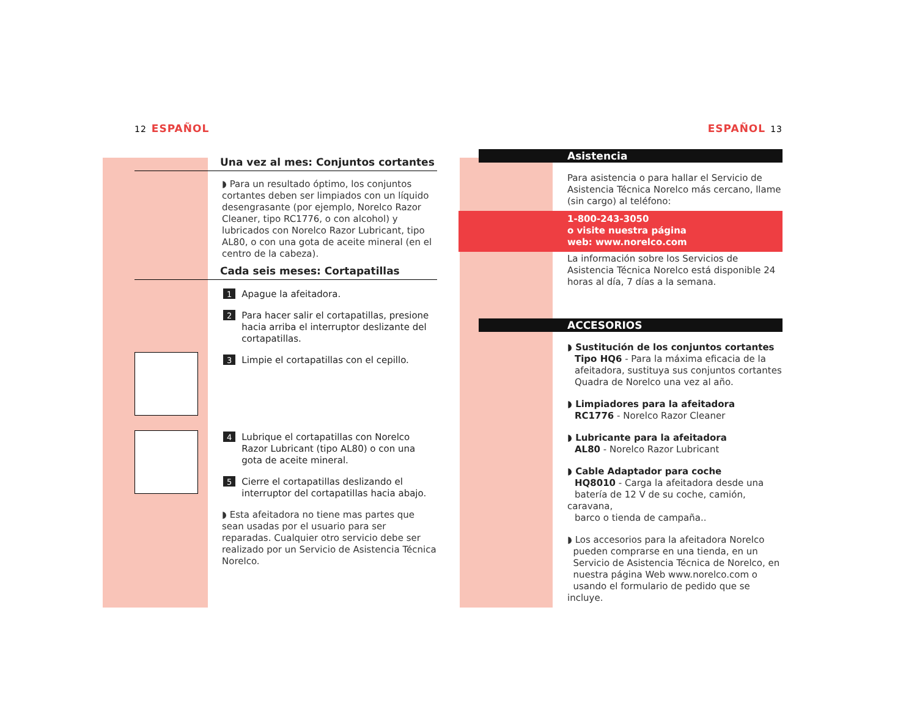12 ESPAÑOL
Una vez al mes: Conjuntos cortantes
◗ Para un resultado óptimo, los conjuntos cortantes deben ser limpiados con un líquido desengrasante (por ejemplo, Norelco Razor Cleaner, tipo RC1776, o con alcohol) y lubricados con Norelco Razor Lubricant, tipo AL80, o con una gota de aceite mineral (en el centro de la cabeza).
Cada seis meses: Cortapatillas
1 Apague la afeitadora.
2 Para hacer salir el cortapatillas, presione hacia arriba el interruptor deslizante del cortapatillas.
3 Limpie el cortapatillas con el cepillo.
4 Lubrique el cortapatillas con Norelco Razor Lubricant (tipo AL80) o con una gota de aceite mineral.
5 Cierre el cortapatillas deslizando el interruptor del cortapatillas hacia abajo.
◗ Esta afeitadora no tiene mas partes que sean usadas por el usuario para ser reparadas. Cualquier otro servicio debe ser realizado por un Servicio de Asistencia Técnica Norelco.
ESPAÑOL 13
Asistencia
Para asistencia o para hallar el Servicio de Asistencia Técnica Norelco más cercano, llame (sin cargo) al teléfono:
1-800-243-3050
o visite nuestra página
web: www.norelco.com
La información sobre los Servicios de Asistencia Técnica Norelco está disponible 24 horas al día, 7 días a la semana.
ACCESORIOS
◗ Sustitución de los conjuntos cortantes
Tipo HQ6 - Para la máxima eficacia de la
afeitadora, sustituya sus conjuntos cortantes
Quadra de Norelco una vez al año.
◗ Limpiadores para la afeitadora
RC1776 - Norelco Razor Cleaner
◗ Lubricante para la afeitadora
AL80 - Norelco Razor Lubricant
◗ Cable Adaptador para coche
HQ8010 - Carga la afeitadora desde una
batería de 12 V de su coche, camión, caravana,
barco o tienda de campaña..
◗ Los accesorios para la afeitadora Norelco
pueden comprarse en una tienda, en un
Servicio de Asistencia Técnica de Norelco, en
nuestra página Web www.norelco.com o
usando el formulario de pedido que se incluye.